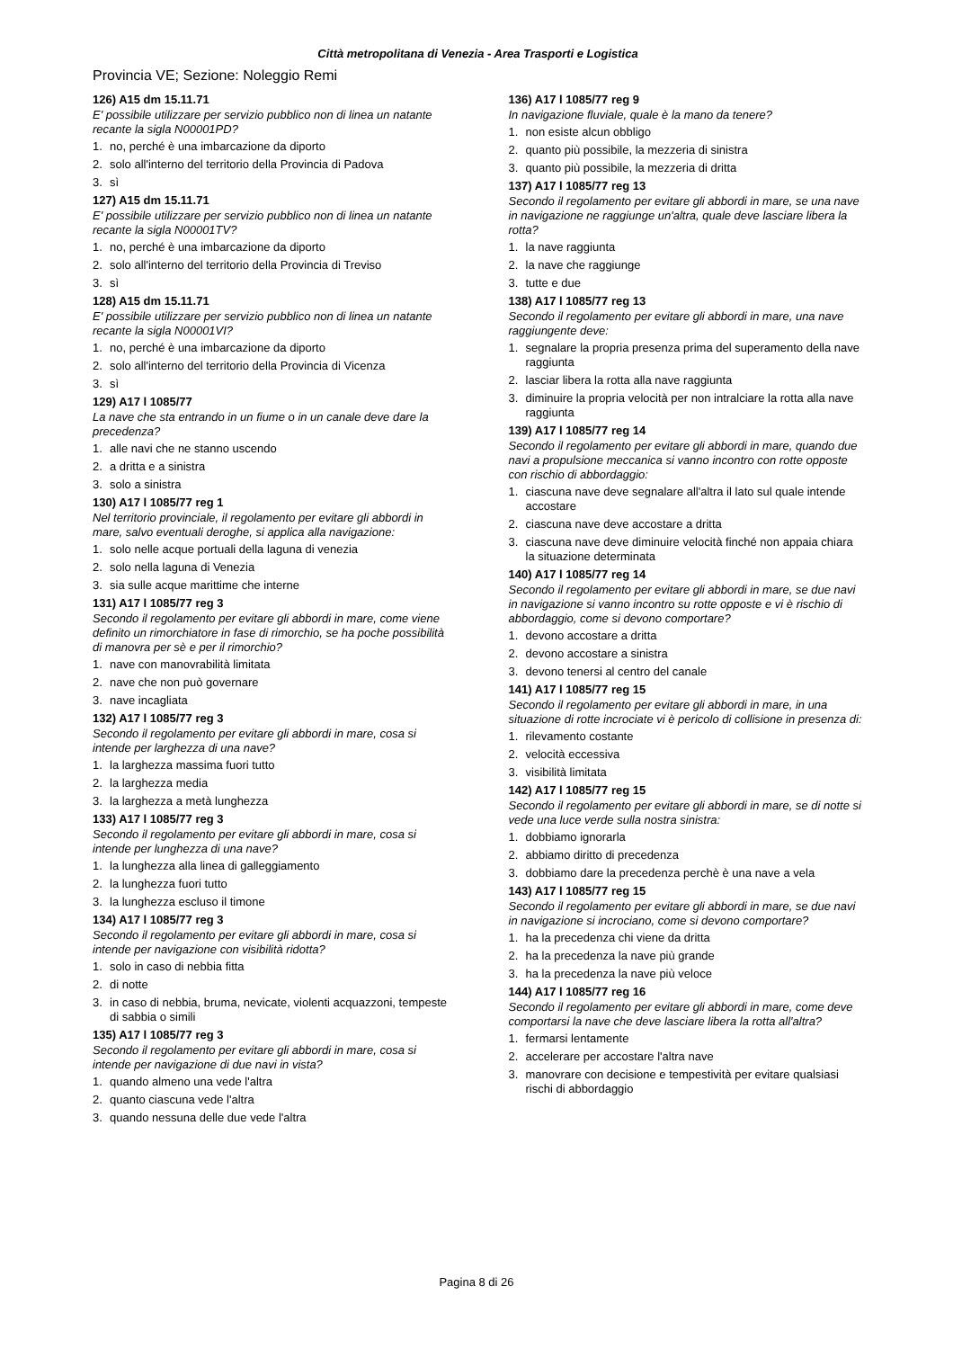Città metropolitana di Venezia - Area Trasporti e Logistica
Provincia VE; Sezione: Noleggio Remi
126) A15 dm 15.11.71
E' possibile utilizzare per servizio pubblico non di linea un natante recante la sigla N00001PD?
1. no, perché è una imbarcazione da diporto
2. solo all'interno del territorio della Provincia di Padova
3. sì
127) A15 dm 15.11.71
E' possibile utilizzare per servizio pubblico non di linea un natante recante la sigla N00001TV?
1. no, perché è una imbarcazione da diporto
2. solo all'interno del territorio della Provincia di Treviso
3. sì
128) A15 dm 15.11.71
E' possibile utilizzare per servizio pubblico non di linea un natante recante la sigla N00001VI?
1. no, perché è una imbarcazione da diporto
2. solo all'interno del territorio della Provincia di Vicenza
3. sì
129) A17 l 1085/77
La nave che sta entrando in un fiume o in un canale deve dare la precedenza?
1. alle navi che ne stanno uscendo
2. a dritta e a sinistra
3. solo a sinistra
130) A17 l 1085/77 reg 1
Nel territorio provinciale, il regolamento per evitare gli abbordi in mare, salvo eventuali deroghe, si applica alla navigazione:
1. solo nelle acque portuali della laguna di venezia
2. solo nella laguna di Venezia
3. sia sulle acque marittime che interne
131) A17 l 1085/77 reg 3
Secondo il regolamento per evitare gli abbordi in mare, come viene definito un rimorchiatore in fase di rimorchio, se ha poche possibilità di manovra per sè e per il rimorchio?
1. nave con manovrabilità limitata
2. nave che non può governare
3. nave incagliata
132) A17 l 1085/77 reg 3
Secondo il regolamento per evitare gli abbordi in mare, cosa si intende per larghezza di una nave?
1. la larghezza massima fuori tutto
2. la larghezza media
3. la larghezza a metà lunghezza
133) A17 l 1085/77 reg 3
Secondo il regolamento per evitare gli abbordi in mare, cosa si intende per lunghezza di una nave?
1. la lunghezza alla linea di galleggiamento
2. la lunghezza fuori tutto
3. la lunghezza escluso il timone
134) A17 l 1085/77 reg 3
Secondo il regolamento per evitare gli abbordi in mare, cosa si intende per navigazione con visibilità ridotta?
1. solo in caso di nebbia fitta
2. di notte
3. in caso di nebbia, bruma, nevicate, violenti acquazzoni, tempeste di sabbia o simili
135) A17 l 1085/77 reg 3
Secondo il regolamento per evitare gli abbordi in mare, cosa si intende per navigazione di due navi in vista?
1. quando almeno una vede l'altra
2. quanto ciascuna vede l'altra
3. quando nessuna delle due vede l'altra
136) A17 l 1085/77 reg 9
In navigazione fluviale, quale è la mano da tenere?
1. non esiste alcun obbligo
2. quanto più possibile, la mezzeria di sinistra
3. quanto più possibile, la mezzeria di dritta
137) A17 l 1085/77 reg 13
Secondo il regolamento per evitare gli abbordi in mare, se una nave in navigazione ne raggiunge un'altra, quale deve lasciare libera la rotta?
1. la nave raggiunta
2. la nave che raggiunge
3. tutte e due
138) A17 l 1085/77 reg 13
Secondo il regolamento per evitare gli abbordi in mare, una nave raggiungente deve:
1. segnalare la propria presenza prima del superamento della nave raggiunta
2. lasciar libera la rotta alla nave raggiunta
3. diminuire la propria velocità per non intralciare la rotta alla nave raggiunta
139) A17 l 1085/77 reg 14
Secondo il regolamento per evitare gli abbordi in mare, quando due navi a propulsione meccanica si vanno incontro con rotte opposte con rischio di abbordaggio:
1. ciascuna nave deve segnalare all'altra il lato sul quale intende accostare
2. ciascuna nave deve accostare a dritta
3. ciascuna nave deve diminuire velocità finché non appaia chiara la situazione determinata
140) A17 l 1085/77 reg 14
Secondo il regolamento per evitare gli abbordi in mare, se due navi in navigazione si vanno incontro su rotte opposte e vi è rischio di abbordaggio, come si devono comportare?
1. devono accostare a dritta
2. devono accostare a sinistra
3. devono tenersi al centro del canale
141) A17 l 1085/77 reg 15
Secondo il regolamento per evitare gli abbordi in mare, in una situazione di rotte incrociate vi è pericolo di collisione in presenza di:
1. rilevamento costante
2. velocità eccessiva
3. visibilità limitata
142) A17 l 1085/77 reg 15
Secondo il regolamento per evitare gli abbordi in mare, se di notte si vede una luce verde sulla nostra sinistra:
1. dobbiamo ignorarla
2. abbiamo diritto di precedenza
3. dobbiamo dare la precedenza perchè è una nave a vela
143) A17 l 1085/77 reg 15
Secondo il regolamento per evitare gli abbordi in mare, se due navi in navigazione si incrociano, come si devono comportare?
1. ha la precedenza chi viene da dritta
2. ha la precedenza la nave più grande
3. ha la precedenza la nave più veloce
144) A17 l 1085/77 reg 16
Secondo il regolamento per evitare gli abbordi in mare, come deve comportarsi la nave che deve lasciare libera la rotta all'altra?
1. fermarsi lentamente
2. accelerare per accostare l'altra nave
3. manovrare con decisione e tempestività per evitare qualsiasi rischi di abbordaggio
Pagina 8 di 26